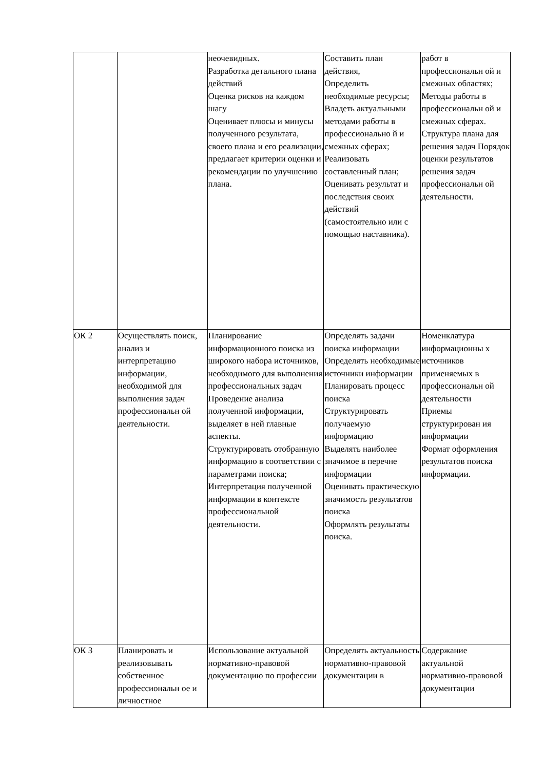| | | неочевидных. Разработка детального плана действий Оценка рисков на каждом шагу Оценивает плюсы и минусы полученного результата, своего плана и его реализации, предлагает критерии оценки и рекомендации по улучшению плана. | Составить план действия, Определить необходимые ресурсы; Владеть актуальными методами работы в профессионально й и смежных сферах; Реализовать составленный план; Оценивать результат и последствия своих действий (самостоятельно или с помощью наставника). | работ в профессиональн ой и смежных областях; Методы работы в профессиональн ой и смежных сферах. Структура плана для решения задач Порядок оценки результатов решения задач профессиональн ой деятельности. |
| ОК 2 | Осуществлять поиск, анализ и интерпретацию информации, необходимой для выполнения задач профессиональн ой деятельности. | Планирование информационного поиска из широкого набора источников, необходимого для выполнения профессиональных задач Проведение анализа полученной информации, выделяет в ней главные аспекты. Структурировать отобранную информацию в соответствии с параметрами поиска; Интерпретация полученной информации в контексте профессиональной деятельности. | Определять задачи поиска информации Определять необходимые источники информации Планировать процесс поиска Структурировать получаемую информацию Выделять наиболее значимое в перечне информации Оценивать практическую значимость результатов поиска Оформлять результаты поиска. | Номенклатура информационны х источников применяемых в профессиональн ой деятельности Приемы структурирован ия информации Формат оформления результатов поиска информации. |
| ОК 3 | Планировать и реализовывать собственное профессиональн ое и личностное | Использование актуальной нормативно-правовой документацию по профессии | Определять актуальность нормативно-правовой документации в | Содержание актуальной нормативно-правовой документации |